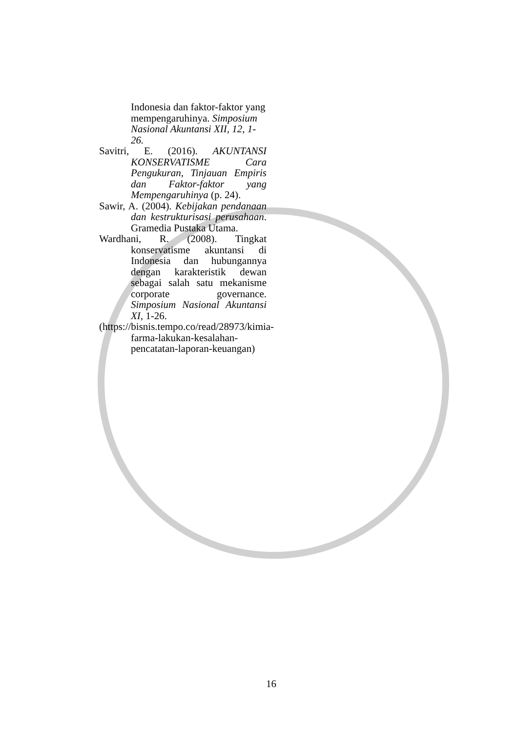Indonesia dan faktor-faktor yang mempengaruhinya. Simposium Nasional Akuntansi XII, 12, 1-26.
Savitri, E. (2016). AKUNTANSI KONSERVATISME Cara Pengukuran, Tinjauan Empiris dan Faktor-faktor yang Mempengaruhinya (p. 24).
Sawir, A. (2004). Kebijakan pendanaan dan kestrukturisasi perusahaan. Gramedia Pustaka Utama.
Wardhani, R. (2008). Tingkat konservatisme akuntansi di Indonesia dan hubungannya dengan karakteristik dewan sebagai salah satu mekanisme corporate governance. Simposium Nasional Akuntansi XI, 1-26.
(https://bisnis.tempo.co/read/28973/kimia-farma-lakukan-kesalahan-pencatatan-laporan-keuangan)
16